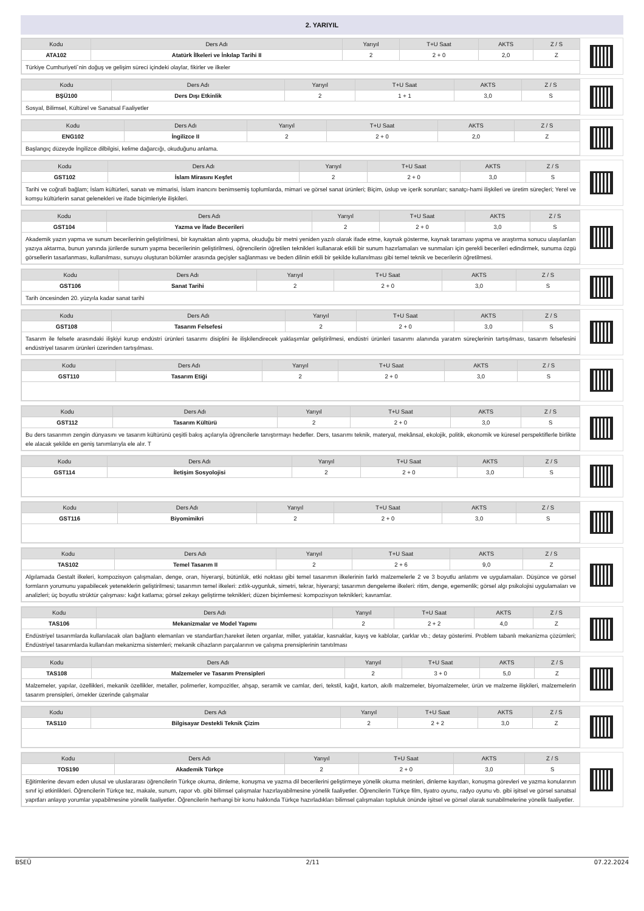2. YARIYIL
| Kodu | Ders Adı | Yarıyıl | T+U Saat | AKTS | Z / S |
| --- | --- | --- | --- | --- | --- |
| ATA102 | Atatürk İlkeleri ve İnkılap Tarihi II | 2 | 2 + 0 | 2,0 | Z |
| Türkiye Cumhuriyeti´nin doğuş ve gelişim süreci içindeki olaylar, fikirler ve ilkeler | | | | | |
| Kodu | Ders Adı | Yarıyıl | T+U Saat | AKTS | Z / S |
| --- | --- | --- | --- | --- | --- |
| BŞÜ100 | Ders Dışı Etkinlik | 2 | 1 + 1 | 3,0 | S |
| Sosyal, Bilimsel, Kültürel ve Sanatsal Faaliyetler | | | | | |
| Kodu | Ders Adı | Yarıyıl | T+U Saat | AKTS | Z / S |
| --- | --- | --- | --- | --- | --- |
| ENG102 | İngilizce II | 2 | 2 + 0 | 2,0 | Z |
| Başlangıç düzeyde İngilizce dilbilgisi, kelime dağarcığı, okuduğunu anlama. | | | | | |
| Kodu | Ders Adı | Yarıyıl | T+U Saat | AKTS | Z / S |
| --- | --- | --- | --- | --- | --- |
| GST102 | İslam Mirasını Keşfet | 2 | 2 + 0 | 3,0 | S |
| Tarihi ve coğrafi bağlam; İslam kültürleri, sanatı ve mimarisi, İslam inancını benimsemiş toplumlarda, mimari ve görsel sanat ürünleri; Biçim, üslup ve içerik sorunları; sanatçı-hami ilişkileri ve üretim süreçleri; Yerel ve komşu kültürlerin sanat gelenekleri ve ifade biçimleriyle ilişkileri. | | | | | |
| Kodu | Ders Adı | Yarıyıl | T+U Saat | AKTS | Z / S |
| --- | --- | --- | --- | --- | --- |
| GST104 | Yazma ve İfade Becerileri | 2 | 2 + 0 | 3,0 | S |
| Akademik yazın yapma ve sunum becerilerinin geliştirilmesi, bir kaynaktan alıntı yapma, okuduğu bir metni yeniden yazılı olarak ifade etme, kaynak gösterme, kaynak taraması yapma ve araştırma sonucu ulaşılanları yazıya aktarma, bunun yanında jürilerde sunum yapma becerilerinin geliştirilmesi, öğrencilerin öğretilen teknikleri kullanarak etkili bir sunum hazırlamaları ve sunmaları için gerekli becerileri edindirmek, sunuma özgü görsellerin tasarlanması, kullanılması, sunuyu oluşturan bölümler arasında geçişler sağlanması ve beden dilinin etkili bir şekilde kullanılması gibi temel teknik ve becerilerin öğretilmesi. | | | | | |
| Kodu | Ders Adı | Yarıyıl | T+U Saat | AKTS | Z / S |
| --- | --- | --- | --- | --- | --- |
| GST106 | Sanat Tarihi | 2 | 2 + 0 | 3,0 | S |
| Tarih öncesinden 20. yüzyıla kadar sanat tarihi | | | | | |
| Kodu | Ders Adı | Yarıyıl | T+U Saat | AKTS | Z / S |
| --- | --- | --- | --- | --- | --- |
| GST108 | Tasarım Felsefesi | 2 | 2 + 0 | 3,0 | S |
| Tasarım ile felsefe arasındaki ilişkiyi kurup endüstri ürünleri tasarımı disiplini ile ilişkilendirecek yaklaşımlar geliştirilmesi, endüstri ürünleri tasarımı alanında yaratım süreçlerinin tartışılması, tasarım felsefesini endüstriyel tasarım ürünleri üzerinden tartışılması. | | | | | |
| Kodu | Ders Adı | Yarıyıl | T+U Saat | AKTS | Z / S |
| --- | --- | --- | --- | --- | --- |
| GST110 | Tasarım Etiği | 2 | 2 + 0 | 3,0 | S |
| Kodu | Ders Adı | Yarıyıl | T+U Saat | AKTS | Z / S |
| --- | --- | --- | --- | --- | --- |
| GST112 | Tasarım Kültürü | 2 | 2 + 0 | 3,0 | S |
| Bu ders tasarımın zengin dünyasını ve tasarım kültürünü çeşitli bakış açılarıyla öğrencilerle tanıştırmayı hedefler. Ders, tasarımı teknik, materyal, mekânsal, ekolojik, politik, ekonomik ve küresel perspektiflerle birlikte ele alacak şekilde en geniş tanımlarıyla ele alır. T | | | | | |
| Kodu | Ders Adı | Yarıyıl | T+U Saat | AKTS | Z / S |
| --- | --- | --- | --- | --- | --- |
| GST114 | İletişim Sosyolojisi | 2 | 2 + 0 | 3,0 | S |
| Kodu | Ders Adı | Yarıyıl | T+U Saat | AKTS | Z / S |
| --- | --- | --- | --- | --- | --- |
| GST116 | Biyomimikri | 2 | 2 + 0 | 3,0 | S |
| Kodu | Ders Adı | Yarıyıl | T+U Saat | AKTS | Z / S |
| --- | --- | --- | --- | --- | --- |
| TAS102 | Temel Tasarım II | 2 | 2 + 6 | 9,0 | Z |
| Algılamada Gestalt ilkeleri, kompozisyon çalışmaları, denge, oran, hiyerarşi, bütünlük, etki noktası gibi temel tasarımın ilkelerinin farklı malzemelerle 2 ve 3 boyutlu anlatımı ve uygulamaları. Düşünce ve görsel formların yorumunu yapabilecek yeteneklerin geliştirilmesi; tasarımın temel ilkeleri: zıtlık-uygunluk, simetri, tekrar, hiyerarşi; tasarımın dengeleme ilkeleri: ritim, denge, egemenlik; görsel algı psikolojisi uygulamaları ve analizleri; üç boyutlu strüktür çalışması: kağıt katlama; görsel zekayı geliştirme teknikleri; düzen biçimlemesi: kompozisyon teknikleri; kavramlar. | | | | | |
| Kodu | Ders Adı | Yarıyıl | T+U Saat | AKTS | Z / S |
| --- | --- | --- | --- | --- | --- |
| TAS106 | Mekanizmalar ve Model Yapımı | 2 | 2 + 2 | 4,0 | Z |
| Endüstriyel tasarımlarda kullanılacak olan bağlantı elemanları ve standartları;hareket ileten organlar, miller, yataklar, kasnaklar, kayış ve kablolar, çarklar vb.; detay gösterimi. Problem tabanlı mekanizma çözümleri; Endüstriyel tasarımlarda kullanılan mekanizma sistemleri; mekanik cihazların parçalarının ve çalışma prensiplerinin tanıtılması | | | | | |
| Kodu | Ders Adı | Yarıyıl | T+U Saat | AKTS | Z / S |
| --- | --- | --- | --- | --- | --- |
| TAS108 | Malzemeler ve Tasarım Prensipleri | 2 | 3 + 0 | 5,0 | Z |
| Malzemeler, yapılar, özellikleri, mekanik özellikler, metaller, polimerler, kompozitler, ahşap, seramik ve camlar, deri, tekstil, kağıt, karton, akıllı malzemeler, biyomalzemeler, ürün ve malzeme ilişkileri, malzemelerin tasarım prensipleri, örnekler üzerinde çalışmalar | | | | | |
| Kodu | Ders Adı | Yarıyıl | T+U Saat | AKTS | Z / S |
| --- | --- | --- | --- | --- | --- |
| TAS110 | Bilgisayar Destekli Teknik Çizim | 2 | 2 + 2 | 3,0 | Z |
| Kodu | Ders Adı | Yarıyıl | T+U Saat | AKTS | Z / S |
| --- | --- | --- | --- | --- | --- |
| TOS190 | Akademik Türkçe | 2 | 2 + 0 | 3,0 | S |
| Eğitimlerine devam eden ulusal ve uluslararası öğrencilerin Türkçe okuma, dinleme, konuşma ve yazma dil becerilerini geliştirmeye yönelik okuma metinleri, dinleme kayıtları, konuşma görevleri ve yazma konularının sınıf içi etkinlikleri. Öğrencilerin Türkçe tez, makale, sunum, rapor vb. gibi bilimsel çalışmalar hazırlayabilmesine yönelik faaliyetler. Öğrencilerin Türkçe film, tiyatro oyunu, radyo oyunu vb. gibi işitsel ve görsel sanatsal yapıtları anlayıp yorumlar yapabilmesine yönelik faaliyetler. Öğrencilerin herhangi bir konu hakkında Türkçe hazırladıkları bilimsel çalışmaları topluluk önünde işitsel ve görsel olarak sunabilmelerine yönelik faaliyetler. | | | | | |
BSEÜ 2/11 07.22.2024